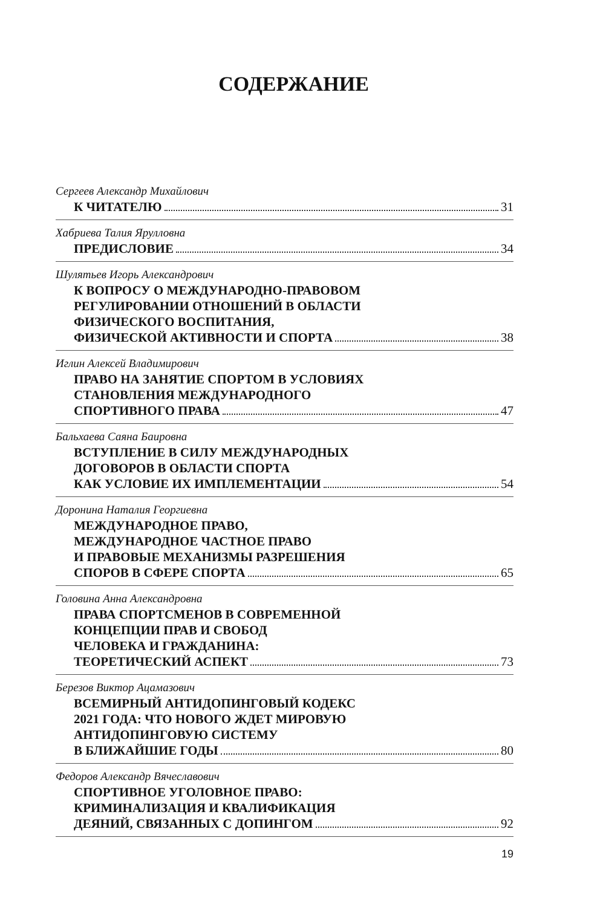СОДЕРЖАНИЕ
Сергеев Александр Михайлович
К ЧИТАТЕЛЮ 31
Хабриева Талия Ярулловна
ПРЕДИСЛОВИЕ 34
Шулятьев Игорь Александрович
К ВОПРОСУ О МЕЖДУНАРОДНО-ПРАВОВОМ
РЕГУЛИРОВАНИИ ОТНОШЕНИЙ В ОБЛАСТИ
ФИЗИЧЕСКОГО ВОСПИТАНИЯ,
ФИЗИЧЕСКОЙ АКТИВНОСТИ И СПОРТА 38
Иглин Алексей Владимирович
ПРАВО НА ЗАНЯТИЕ СПОРТОМ В УСЛОВИЯХ
СТАНОВЛЕНИЯ МЕЖДУНАРОДНОГО
СПОРТИВНОГО ПРАВА 47
Бальхаева Саяна Баировна
ВСТУПЛЕНИЕ В СИЛУ МЕЖДУНАРОДНЫХ
ДОГОВОРОВ В ОБЛАСТИ СПОРТА
КАК УСЛОВИЕ ИХ ИМПЛЕМЕНТАЦИИ 54
Доронина Наталия Георгиевна
МЕЖДУНАРОДНОЕ ПРАВО,
МЕЖДУНАРОДНОЕ ЧАСТНОЕ ПРАВО
И ПРАВОВЫЕ МЕХАНИЗМЫ РАЗРЕШЕНИЯ
СПОРОВ В СФЕРЕ СПОРТА 65
Головина Анна Александровна
ПРАВА СПОРТСМЕНОВ В СОВРЕМЕННОЙ
КОНЦЕПЦИИ ПРАВ И СВОБОД
ЧЕЛОВЕКА И ГРАЖДАНИНА:
ТЕОРЕТИЧЕСКИЙ АСПЕКТ 73
Березов Виктор Ацамазович
ВСЕМИРНЫЙ АНТИДОПИНГОВЫЙ КОДЕКС
2021 ГОДА: ЧТО НОВОГО ЖДЕТ МИРОВУЮ
АНТИДОПИНГОВУЮ СИСТЕМУ
В БЛИЖАЙШИЕ ГОДЫ 80
Федоров Александр Вячеславович
СПОРТИВНОЕ УГОЛОВНОЕ ПРАВО:
КРИМИНАЛИЗАЦИЯ И КВАЛИФИКАЦИЯ
ДЕЯНИЙ, СВЯЗАННЫХ С ДОПИНГОМ 92
19